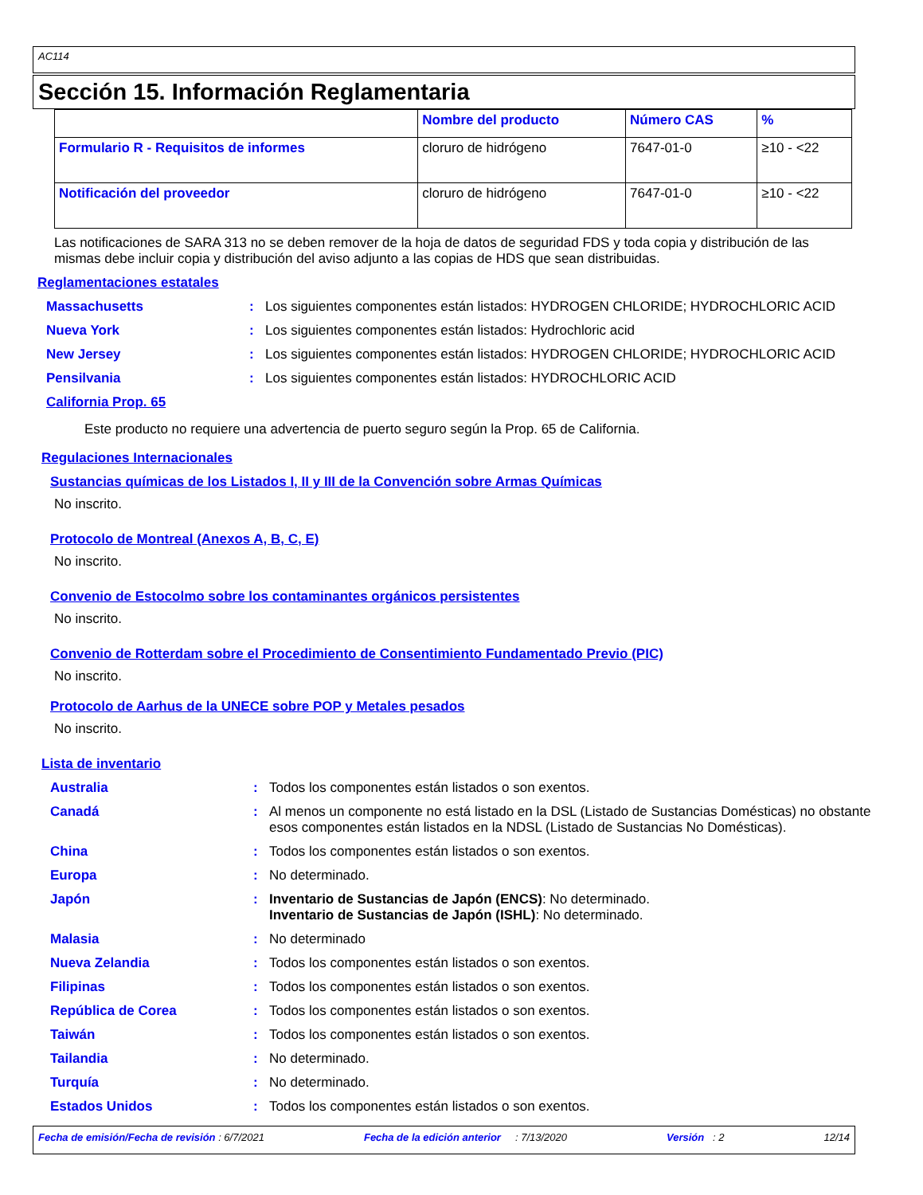AC114
Sección 15. Información Reglamentaria
| | Nombre del producto | Número CAS | % |
| --- | --- | --- | --- |
| Formulario R - Requisitos de informes | cloruro de hidrógeno | 7647-01-0 | ≥10 - <22 |
| Notificación del proveedor | cloruro de hidrógeno | 7647-01-0 | ≥10 - <22 |
Las notificaciones de SARA 313 no se deben remover de la hoja de datos de seguridad FDS y toda copia y distribución de las mismas debe incluir copia y distribución del aviso adjunto a las copias de HDS que sean distribuidas.
Reglamentaciones estatales
Massachusetts : Los siguientes componentes están listados: HYDROGEN CHLORIDE; HYDROCHLORIC ACID
Nueva York : Los siguientes componentes están listados: Hydrochloric acid
New Jersey : Los siguientes componentes están listados: HYDROGEN CHLORIDE; HYDROCHLORIC ACID
Pensilvania : Los siguientes componentes están listados: HYDROCHLORIC ACID
California Prop. 65
Este producto no requiere una advertencia de puerto seguro según la Prop. 65 de California.
Regulaciones Internacionales
Sustancias químicas de los Listados I, II y III de la Convención sobre Armas Químicas
No inscrito.
Protocolo de Montreal (Anexos A, B, C, E)
No inscrito.
Convenio de Estocolmo sobre los contaminantes orgánicos persistentes
No inscrito.
Convenio de Rotterdam sobre el Procedimiento de Consentimiento Fundamentado Previo (PIC)
No inscrito.
Protocolo de Aarhus de la UNECE sobre POP y Metales pesados
No inscrito.
Lista de inventario
Australia : Todos los componentes están listados o son exentos.
Canadá : Al menos un componente no está listado en la DSL (Listado de Sustancias Domésticas) no obstante esos componentes están listados en la NDSL (Listado de Sustancias No Domésticas).
China : Todos los componentes están listados o son exentos.
Europa : No determinado.
Japón : Inventario de Sustancias de Japón (ENCS): No determinado.
Inventario de Sustancias de Japón (ISHL): No determinado.
Malasia : No determinado
Nueva Zelandia : Todos los componentes están listados o son exentos.
Filipinas : Todos los componentes están listados o son exentos.
República de Corea : Todos los componentes están listados o son exentos.
Taiwán : Todos los componentes están listados o son exentos.
Tailandia : No determinado.
Turquía : No determinado.
Estados Unidos : Todos los componentes están listados o son exentos.
Fecha de emisión/Fecha de revisión : 6/7/2021 Fecha de la edición anterior : 7/13/2020 Versión : 2 12/14